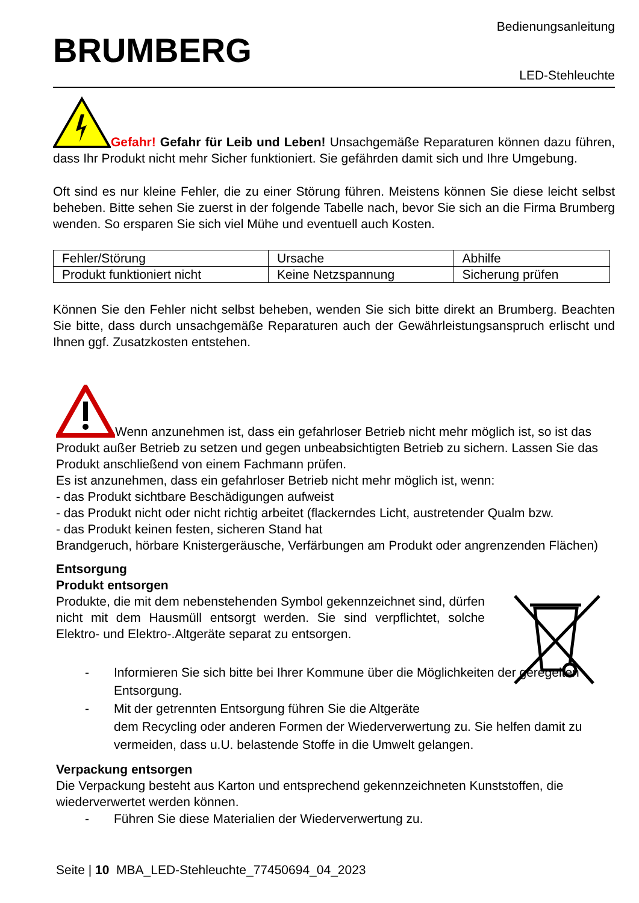BRUMBERG
Bedienungsanleitung
LED-Stehleuchte
Gefahr! Gefahr für Leib und Leben! Unsachgemäße Reparaturen können dazu führen, dass Ihr Produkt nicht mehr Sicher funktioniert. Sie gefährden damit sich und Ihre Umgebung.
Oft sind es nur kleine Fehler, die zu einer Störung führen. Meistens können Sie diese leicht selbst beheben. Bitte sehen Sie zuerst in der folgende Tabelle nach, bevor Sie sich an die Firma Brumberg wenden. So ersparen Sie sich viel Mühe und eventuell auch Kosten.
| Fehler/Störung | Ursache | Abhilfe |
| Produkt funktioniert nicht | Keine Netzspannung | Sicherung prüfen |
Können Sie den Fehler nicht selbst beheben, wenden Sie sich bitte direkt an Brumberg. Beachten Sie bitte, dass durch unsachgemäße Reparaturen auch der Gewährleistungsanspruch erlischt und Ihnen ggf. Zusatzkosten entstehen.
Wenn anzunehmen ist, dass ein gefahrloser Betrieb nicht mehr möglich ist, so ist das Produkt außer Betrieb zu setzen und gegen unbeabsichtigten Betrieb zu sichern. Lassen Sie das Produkt anschließend von einem Fachmann prüfen.
Es ist anzunehmen, dass ein gefahrloser Betrieb nicht mehr möglich ist, wenn:
- das Produkt sichtbare Beschädigungen aufweist
- das Produkt nicht oder nicht richtig arbeitet (flackerndes Licht, austretender Qualm bzw.
- das Produkt keinen festen, sicheren Stand hat
Brandgeruch, hörbare Knistergeräusche, Verfärbungen am Produkt oder angrenzenden Flächen)
Entsorgung
Produkt entsorgen
Produkte, die mit dem nebenstehenden Symbol gekennzeichnet sind, dürfen nicht mit dem Hausmüll entsorgt werden. Sie sind verpflichtet, solche Elektro- und Elektro-.Altgeräte separat zu entsorgen.
- Informieren Sie sich bitte bei Ihrer Kommune über die Möglichkeiten der geregelten Entsorgung.
- Mit der getrennten Entsorgung führen Sie die Altgeräte
dem Recycling oder anderen Formen der Wiederverwertung zu. Sie helfen damit zu vermeiden, dass u.U. belastende Stoffe in die Umwelt gelangen.
Verpackung entsorgen
Die Verpackung besteht aus Karton und entsprechend gekennzeichneten Kunststoffen, die wiederverwertet werden können.
- Führen Sie diese Materialien der Wiederverwertung zu.
Seite | 10 MBA_LED-Stehleuchte_77450694_04_2023